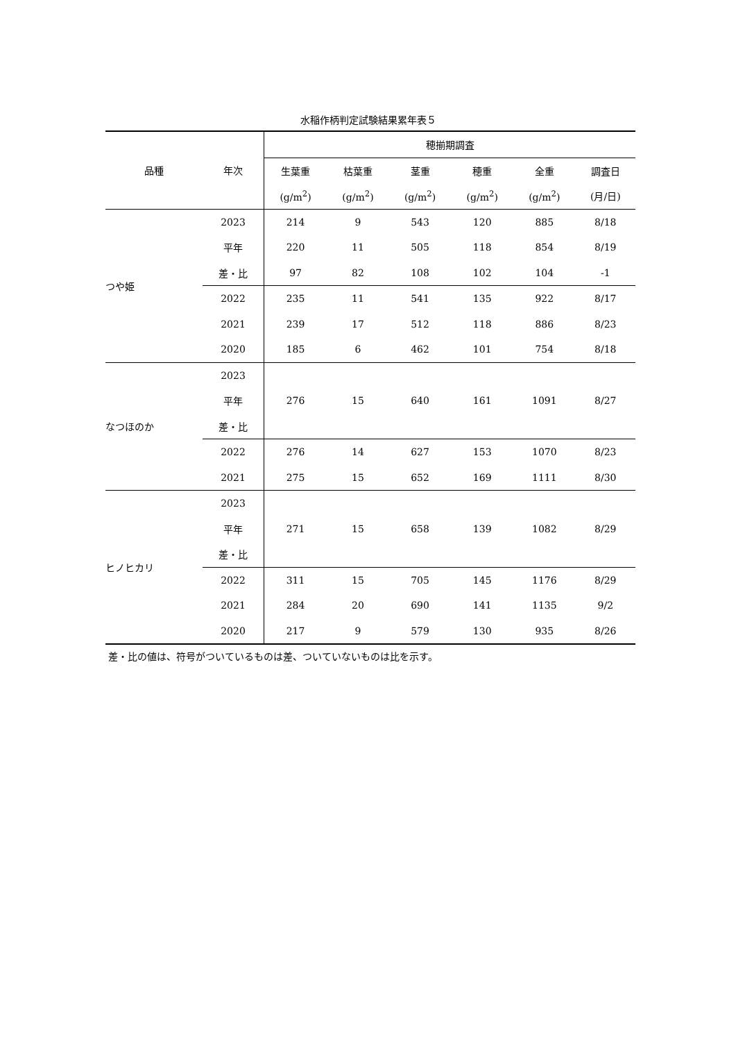水稲作柄判定試験結果累年表５
| 品種 | 年次 | 穂揃期調査 | | | | | |
| --- | --- | --- | --- | --- | --- | --- | --- |
| | | 生葉重 | 枯葉重 | 茎重 | 穂重 | 全重 | 調査日 |
| | | (g/m<sup>2</sup>) | (g/m<sup>2</sup>) | (g/m<sup>2</sup>) | (g/m<sup>2</sup>) | (g/m<sup>2</sup>) | (月/日) |
| つや姫 | 2023 | 214 | 9 | 543 | 120 | 885 | 8/18 |
| | 平年 | 220 | 11 | 505 | 118 | 854 | 8/19 |
| | 差・比 | 97 | 82 | 108 | 102 | 104 | -1 |
| | 2022 | 235 | 11 | 541 | 135 | 922 | 8/17 |
| | 2021 | 239 | 17 | 512 | 118 | 886 | 8/23 |
| | 2020 | 185 | 6 | 462 | 101 | 754 | 8/18 |
| なつほのか | 2023 | | | | | | |
| | 平年 | 276 | 15 | 640 | 161 | 1091 | 8/27 |
| | 差・比 | | | | | | |
| | 2022 | 276 | 14 | 627 | 153 | 1070 | 8/23 |
| | 2021 | 275 | 15 | 652 | 169 | 1111 | 8/30 |
| ヒノヒカリ | 2023 | | | | | | |
| | 平年 | 271 | 15 | 658 | 139 | 1082 | 8/29 |
| | 差・比 | | | | | | |
| | 2022 | 311 | 15 | 705 | 145 | 1176 | 8/29 |
| | 2021 | 284 | 20 | 690 | 141 | 1135 | 9/2 |
| | 2020 | 217 | 9 | 579 | 130 | 935 | 8/26 |
差・比の値は、符号がついているものは差、ついていないものは比を示す。